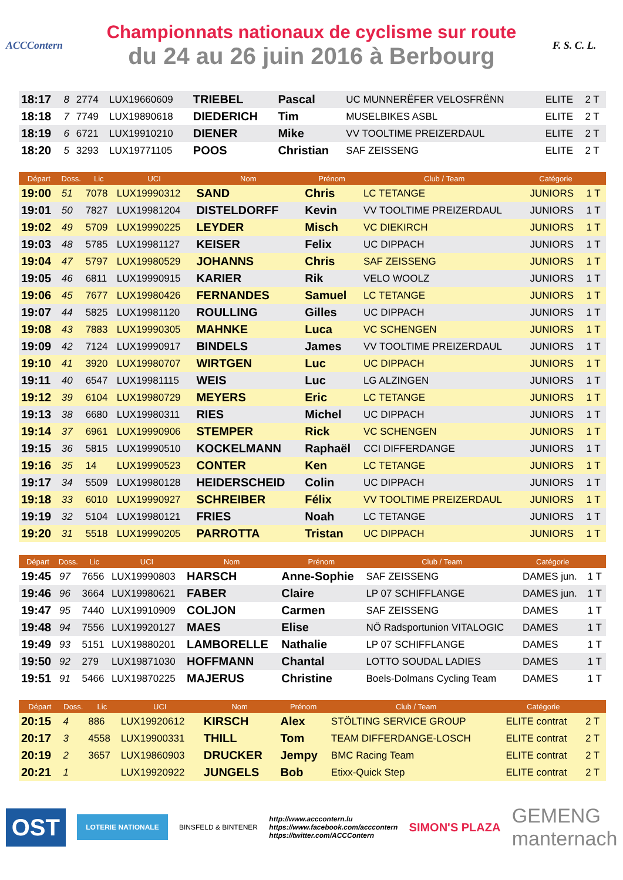ACCContern
Championnats nationaux de cyclisme sur route
du 24 au 26 juin 2016 à Berbourg
F. S. C. L.
| 18:17 | 8 | 2774 | LUX19660609 | TRIEBEL | Pascal | UC MUNNERËFER VELOSFRËNN | ELITE | 2 T |
| 18:18 | 7 | 7749 | LUX19890618 | DIEDERICH | Tim | MUSELBIKES ASBL | ELITE | 2 T |
| 18:19 | 6 | 6721 | LUX19910210 | DIENER | Mike | VV TOOLTIME PREIZERDAUL | ELITE | 2 T |
| 18:20 | 5 | 3293 | LUX19771105 | POOS | Christian | SAF ZEISSENG | ELITE | 2 T |
| Départ | Doss. | Lic | UCI | Nom | Prénom | Club / Team | Catégorie | |
| --- | --- | --- | --- | --- | --- | --- | --- | --- |
| 19:00 | 51 | 7078 | LUX19990312 | SAND | Chris | LC TETANGE | JUNIORS | 1 T |
| 19:01 | 50 | 7827 | LUX19981204 | DISTELDORFF | Kevin | VV TOOLTIME PREIZERDAUL | JUNIORS | 1 T |
| 19:02 | 49 | 5709 | LUX19990225 | LEYDER | Misch | VC DIEKIRCH | JUNIORS | 1 T |
| 19:03 | 48 | 5785 | LUX19981127 | KEISER | Felix | UC DIPPACH | JUNIORS | 1 T |
| 19:04 | 47 | 5797 | LUX19980529 | JOHANNS | Chris | SAF ZEISSENG | JUNIORS | 1 T |
| 19:05 | 46 | 6811 | LUX19990915 | KARIER | Rik | VELO WOOLZ | JUNIORS | 1 T |
| 19:06 | 45 | 7677 | LUX19980426 | FERNANDES | Samuel | LC TETANGE | JUNIORS | 1 T |
| 19:07 | 44 | 5825 | LUX19981120 | ROULLING | Gilles | UC DIPPACH | JUNIORS | 1 T |
| 19:08 | 43 | 7883 | LUX19990305 | MAHNKE | Luca | VC SCHENGEN | JUNIORS | 1 T |
| 19:09 | 42 | 7124 | LUX19990917 | BINDELS | James | VV TOOLTIME PREIZERDAUL | JUNIORS | 1 T |
| 19:10 | 41 | 3920 | LUX19980707 | WIRTGEN | Luc | UC DIPPACH | JUNIORS | 1 T |
| 19:11 | 40 | 6547 | LUX19981115 | WEIS | Luc | LG ALZINGEN | JUNIORS | 1 T |
| 19:12 | 39 | 6104 | LUX19980729 | MEYERS | Eric | LC TETANGE | JUNIORS | 1 T |
| 19:13 | 38 | 6680 | LUX19980311 | RIES | Michel | UC DIPPACH | JUNIORS | 1 T |
| 19:14 | 37 | 6961 | LUX19990906 | STEMPER | Rick | VC SCHENGEN | JUNIORS | 1 T |
| 19:15 | 36 | 5815 | LUX19990510 | KOCKELMANN | Raphaël | CCI DIFFERDANGE | JUNIORS | 1 T |
| 19:16 | 35 | 14 | LUX19990523 | CONTER | Ken | LC TETANGE | JUNIORS | 1 T |
| 19:17 | 34 | 5509 | LUX19980128 | HEIDERSCHEID | Colin | UC DIPPACH | JUNIORS | 1 T |
| 19:18 | 33 | 6010 | LUX19990927 | SCHREIBER | Félix | VV TOOLTIME PREIZERDAUL | JUNIORS | 1 T |
| 19:19 | 32 | 5104 | LUX19980121 | FRIES | Noah | LC TETANGE | JUNIORS | 1 T |
| 19:20 | 31 | 5518 | LUX19990205 | PARROTTA | Tristan | UC DIPPACH | JUNIORS | 1 T |
| Départ | Doss. | Lic | UCI | Nom | Prénom | Club / Team | Catégorie | |
| --- | --- | --- | --- | --- | --- | --- | --- | --- |
| 19:45 | 97 | 7656 | LUX19990803 | HARSCH | Anne-Sophie | SAF ZEISSENG | DAMES jun. | 1 T |
| 19:46 | 96 | 3664 | LUX19980621 | FABER | Claire | LP 07 SCHIFFLANGE | DAMES jun. | 1 T |
| 19:47 | 95 | 7440 | LUX19910909 | COLJON | Carmen | SAF ZEISSENG | DAMES | 1 T |
| 19:48 | 94 | 7556 | LUX19920127 | MAES | Elise | NÖ Radsportunion VITALOGIC | DAMES | 1 T |
| 19:49 | 93 | 5151 | LUX19880201 | LAMBORELLE | Nathalie | LP 07 SCHIFFLANGE | DAMES | 1 T |
| 19:50 | 92 | 279 | LUX19871030 | HOFFMANN | Chantal | LOTTO SOUDAL LADIES | DAMES | 1 T |
| 19:51 | 91 | 5466 | LUX19870225 | MAJERUS | Christine | Boels-Dolmans Cycling Team | DAMES | 1 T |
| Départ | Doss. | Lic | UCI | Nom | Prénom | Club / Team | Catégorie | |
| --- | --- | --- | --- | --- | --- | --- | --- | --- |
| 20:15 | 4 | 886 | LUX19920612 | KIRSCH | Alex | STÖLTING SERVICE GROUP | ELITE contrat | 2 T |
| 20:17 | 3 | 4558 | LUX19900331 | THILL | Tom | TEAM DIFFERDANGE-LOSCH | ELITE contrat | 2 T |
| 20:19 | 2 | 3657 | LUX19860903 | DRUCKER | Jempy | BMC Racing Team | ELITE contrat | 2 T |
| 20:21 | 1 | | LUX19920922 | JUNGELS | Bob | Etixx-Quick Step | ELITE contrat | 2 T |
OST
LOTERIE NATIONALE
BINSFELD & BINTENER
http://www.acccontern.lu
https://www.facebook.com/acccontern
https://twitter.com/ACCContern
SIMON'S PLAZA
GEMENG
manternach